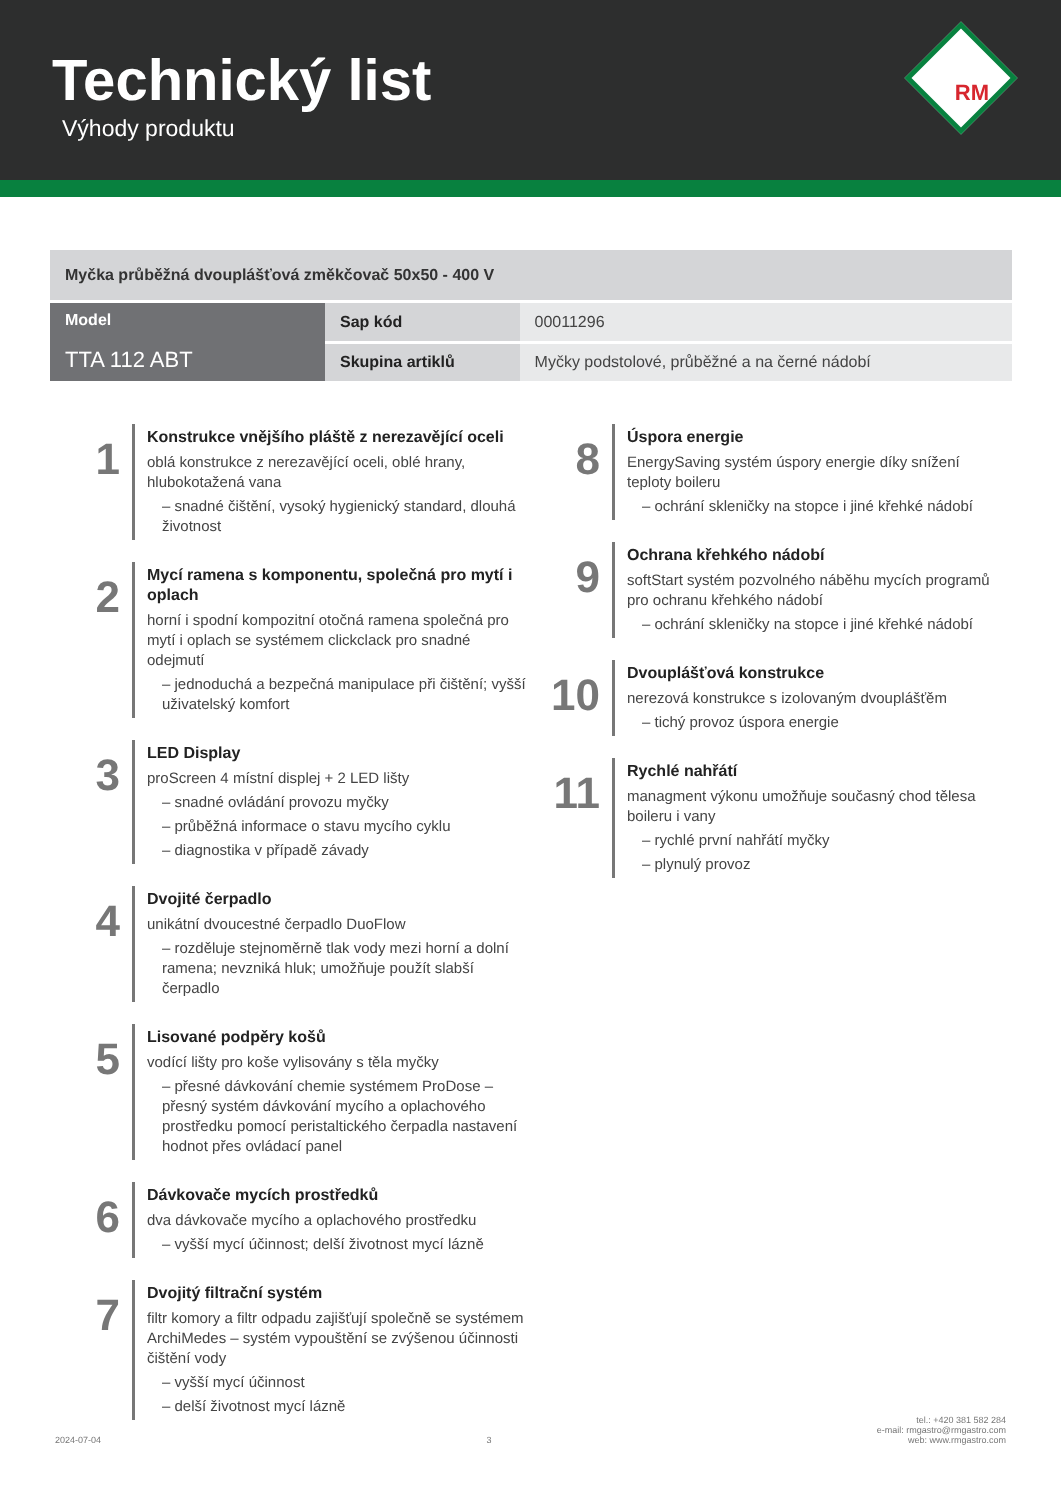Technický list
Výhody produktu
RM
| Myčka průběžná dvouplášťová změkčovač 50x50 - 400 V | | |
| Model TTA 112 ABT | Sap kód | 00011296 |
| | Skupina artiklů | Myčky podstolové, průběžné a na černé nádobí |
1
Konstrukce vnějšího pláště z nerezavějící oceli
oblá konstrukce z nerezavějící oceli, oblé hrany, hlubokotažená vana
– snadné čištění, vysoký hygienický standard, dlouhá životnost
2
Mycí ramena s komponentu, společná pro mytí i oplach
horní i spodní kompozitní otočná ramena společná pro mytí i oplach se systémem clickclack pro snadné odejmutí
– jednoduchá a bezpečná manipulace při čištění; vyšší uživatelský komfort
3
LED Display
proScreen 4 místní displej + 2 LED lišty
– snadné ovládání provozu myčky
– průběžná informace o stavu mycího cyklu
– diagnostika v případě závady
4
Dvojité čerpadlo
unikátní dvoucestné čerpadlo DuoFlow
– rozděluje stejnoměrně tlak vody mezi horní a dolní ramena; nevzniká hluk; umožňuje použít slabší čerpadlo
5
Lisované podpěry košů
vodící lišty pro koše vylisovány s těla myčky
– přesné dávkování chemie systémem ProDose – přesný systém dávkování mycího a oplachového prostředku pomocí peristaltického čerpadla nastavení hodnot přes ovládací panel
6
Dávkovače mycích prostředků
dva dávkovače mycího a oplachového prostředku
– vyšší mycí účinnost; delší životnost mycí lázně
7
Dvojitý filtrační systém
filtr komory a filtr odpadu zajišťují společně se systémem ArchiMedes – systém vypouštění se zvýšenou účinnosti čištění vody
– vyšší mycí účinnost
– delší životnost mycí lázně
8
Úspora energie
EnergySaving systém úspory energie díky snížení teploty boileru
– ochrání skleničky na stopce i jiné křehké nádobí
9
Ochrana křehkého nádobí
softStart systém pozvolného náběhu mycích programů pro ochranu křehkého nádobí
– ochrání skleničky na stopce i jiné křehké nádobí
10
Dvouplášťová konstrukce
nerezová konstrukce s izolovaným dvouplášťěm
– tichý provoz úspora energie
11
Rychlé nahřátí
managment výkonu umožňuje současný chod tělesa boileru i vany
– rychlé první nahřátí myčky
– plynulý provoz
2024-07-04 3 tel.: +420 381 582 284
e-mail: rmgastro@rmgastro.com
web: www.rmgastro.com